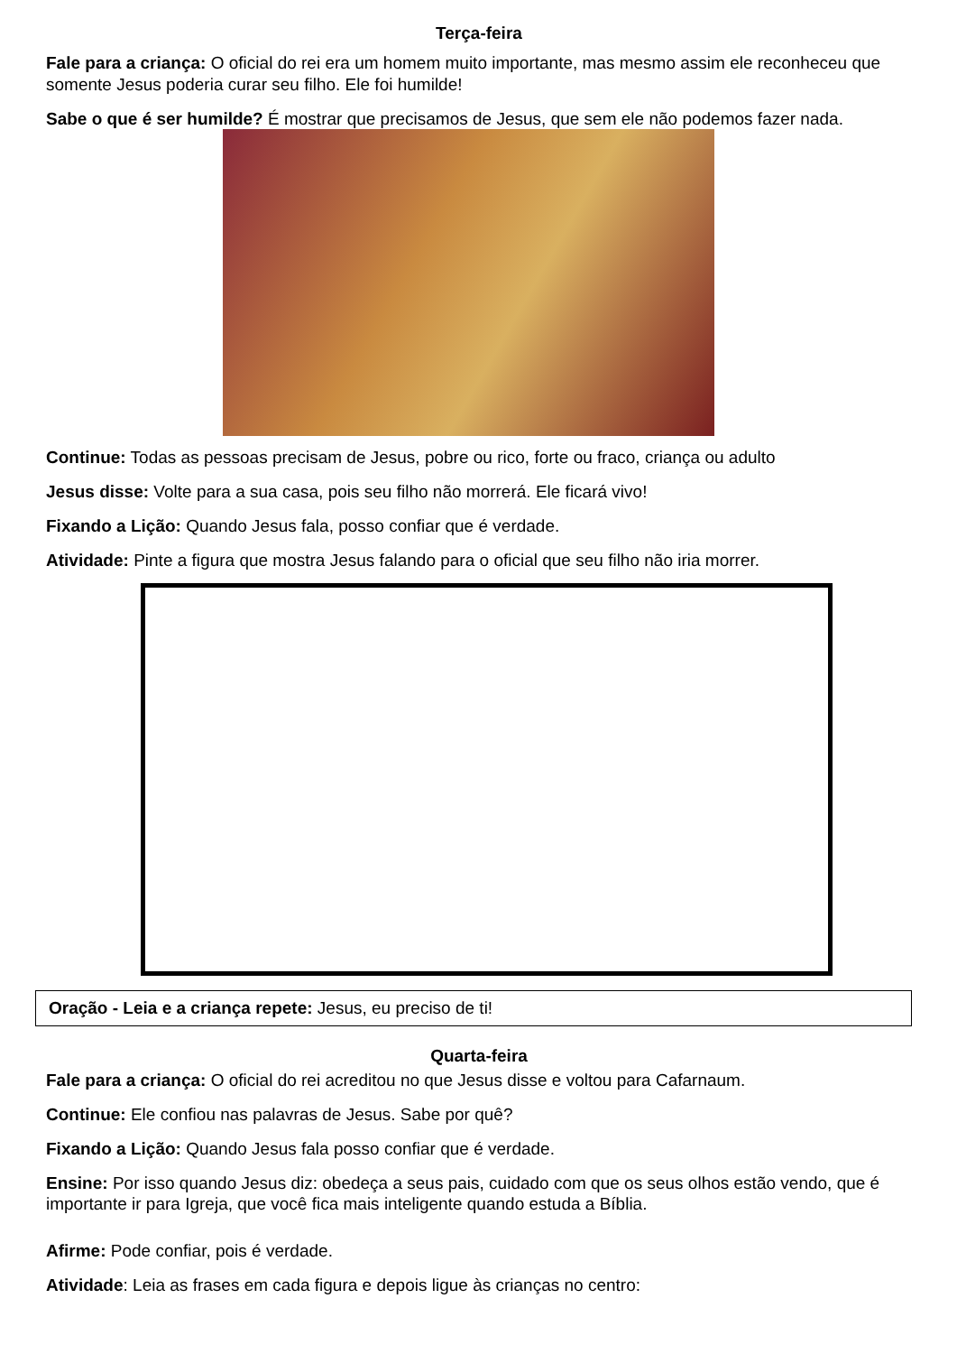Terça-feira
Fale para a criança: O oficial do rei era um homem muito importante, mas mesmo assim ele reconheceu que somente Jesus poderia curar seu filho. Ele foi humilde!
Sabe o que é ser humilde? É mostrar que precisamos de Jesus, que sem ele não podemos fazer nada.
Continue: Todas as pessoas precisam de Jesus, pobre ou rico, forte ou fraco, criança ou adulto
Jesus disse: Volte para a sua casa, pois seu filho não morrerá. Ele ficará vivo!
Fixando a Lição: Quando Jesus fala, posso confiar que é verdade.
Atividade: Pinte a figura que mostra Jesus falando para o oficial que seu filho não iria morrer.
Oração - Leia e a criança repete: Jesus, eu preciso de ti!
Quarta-feira
Fale para a criança: O oficial do rei acreditou no que Jesus disse e voltou para Cafarnaum.
Continue: Ele confiou nas palavras de Jesus. Sabe por quê?
Fixando a Lição: Quando Jesus fala posso confiar que é verdade.
Ensine: Por isso quando Jesus diz: obedeça a seus pais, cuidado com que os seus olhos estão vendo, que é importante ir para Igreja, que você fica mais inteligente quando estuda a Bíblia.
Afirme: Pode confiar, pois é verdade.
Atividade: Leia as frases em cada figura e depois ligue às crianças no centro: